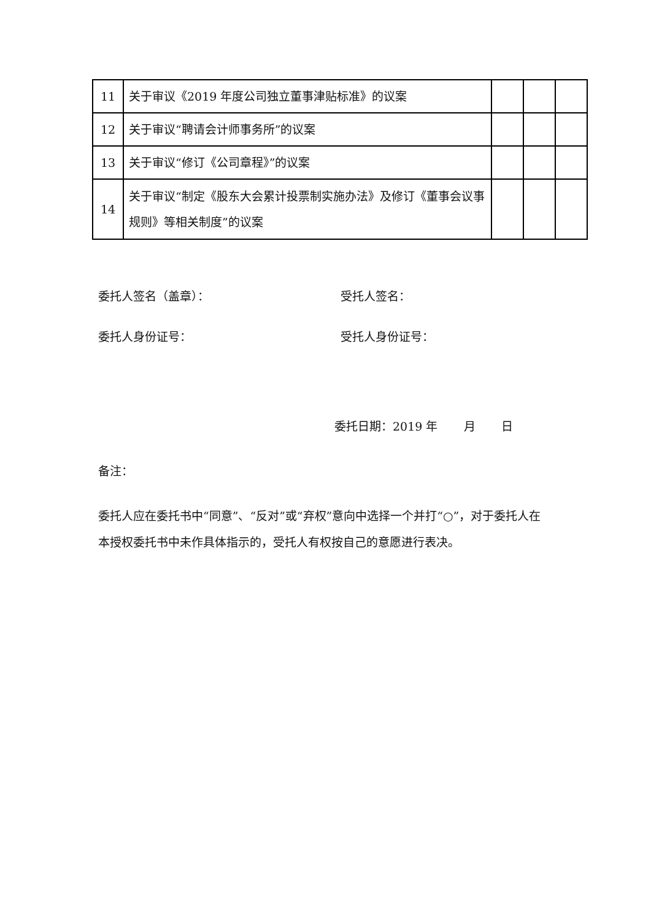| 11 | 关于审议《2019 年度公司独立董事津贴标准》的议案 | | | |
| 12 | 关于审议“聘请会计师事务所”的议案 | | | |
| 13 | 关于审议“修订《公司章程》”的议案 | | | |
| 14 | 关于审议“制定《股东大会累计投票制实施办法》及修订《董事会议事规则》等相关制度”的议案 | | | |
委托人签名（盖章）： 受托人签名：
委托人身份证号： 受托人身份证号：
委托日期：2019 年 月 日
备注：
委托人应在委托书中“同意”、“反对”或“弃权”意向中选择一个并打“○”，对于委托人在本授权委托书中未作具体指示的，受托人有权按自己的意愿进行表决。